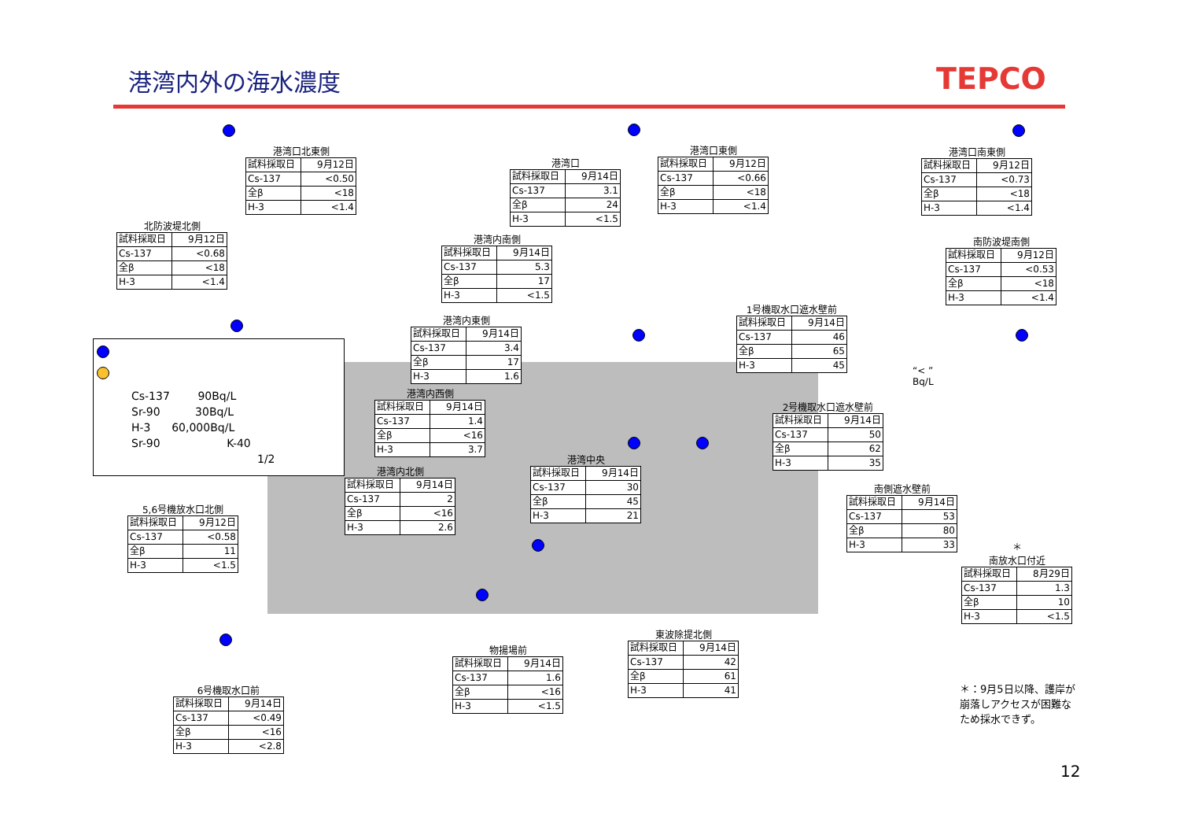港湾内外の海水濃度 TEPCO
港湾口北東側
| 試料採取日 | 9月12日 |
| Cs-137 | <0.50 |
| 全β | <18 |
| H-3 | <1.4 |
港湾口
| 試料採取日 | 9月14日 |
| Cs-137 | 3.1 |
| 全β | 24 |
| H-3 | <1.5 |
港湾口東側
| 試料採取日 | 9月12日 |
| Cs-137 | <0.66 |
| 全β | <18 |
| H-3 | <1.4 |
港湾口南東側
| 試料採取日 | 9月12日 |
| Cs-137 | <0.73 |
| 全β | <18 |
| H-3 | <1.4 |
北防波堤北側
| 試料採取日 | 9月12日 |
| Cs-137 | <0.68 |
| 全β | <18 |
| H-3 | <1.4 |
港湾内南側
| 試料採取日 | 9月14日 |
| Cs-137 | 5.3 |
| 全β | 17 |
| H-3 | <1.5 |
南防波堤南側
| 試料採取日 | 9月12日 |
| Cs-137 | <0.53 |
| 全β | <18 |
| H-3 | <1.4 |
港湾内東側
| 試料採取日 | 9月14日 |
| Cs-137 | 3.4 |
| 全β | 17 |
| H-3 | 1.6 |
1号機取水口遮水壁前
| 試料採取日 | 9月14日 |
| Cs-137 | 46 |
| 全β | 65 |
| H-3 | 45 |
“< ”
Bq/L
港湾内西側
| 試料採取日 | 9月14日 |
| Cs-137 | 1.4 |
| 全β | <16 |
| H-3 | 3.7 |
2号機取水口遮水壁前
| 試料採取日 | 9月14日 |
| Cs-137 | 50 |
| 全β | 62 |
| H-3 | 35 |
港湾中央
| 試料採取日 | 9月14日 |
| Cs-137 | 30 |
| 全β | 45 |
| H-3 | 21 |
港湾内北側
| 試料採取日 | 9月14日 |
| Cs-137 | 2 |
| 全β | <16 |
| H-3 | 2.6 |
南側遮水壁前
| 試料採取日 | 9月14日 |
| Cs-137 | 53 |
| 全β | 80 |
| H-3 | 33 |
5,6号機放水口北側
| 試料採取日 | 9月12日 |
| Cs-137 | <0.58 |
| 全β | 11 |
| H-3 | <1.5 |
＊
南放水口付近
| 試料採取日 | 8月29日 |
| Cs-137 | 1.3 |
| 全β | 10 |
| H-3 | <1.5 |
東波除提北側
| 試料採取日 | 9月14日 |
| Cs-137 | 42 |
| 全β | 61 |
| H-3 | 41 |
物揚場前
| 試料採取日 | 9月14日 |
| Cs-137 | 1.6 |
| 全β | <16 |
| H-3 | <1.5 |
6号機取水口前
| 試料採取日 | 9月14日 |
| Cs-137 | <0.49 |
| 全β | <16 |
| H-3 | <2.8 |
Cs-137 90Bq/L
Sr-90 30Bq/L
H-3 60,000Bq/L
Sr-90 K-40
1/2
＊：9月5日以降、護岸が崩落しアクセスが困難なため採水できず。
12